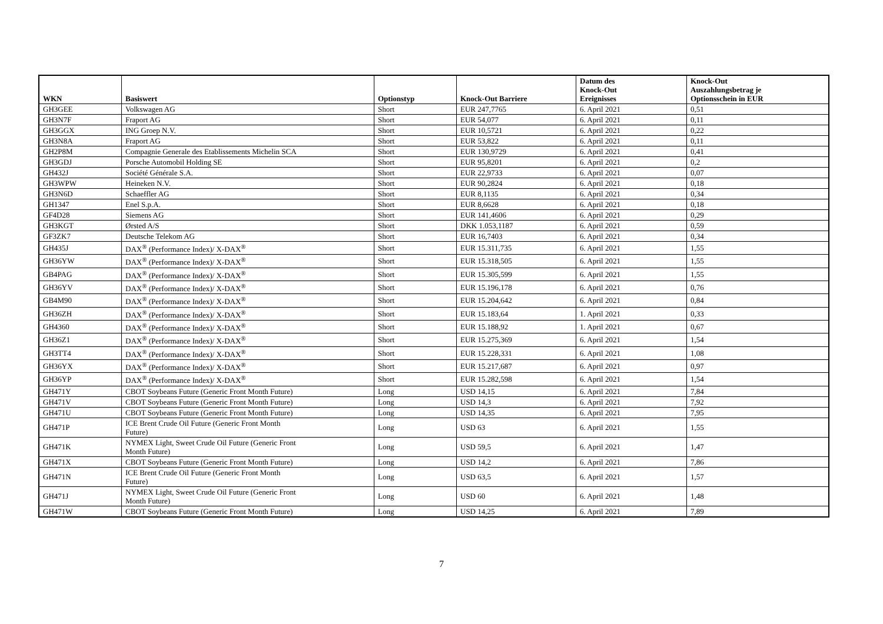| WKN | Basiswert | Optionstyp | Knock-Out Barriere | Datum des Knock-Out Ereignisses | Knock-Out Auszahlungsbetrag je Optionsschein in EUR |
| --- | --- | --- | --- | --- | --- |
| GH3GEE | Volkswagen AG | Short | EUR 247,7765 | 6. April 2021 | 0,51 |
| GH3N7F | Fraport AG | Short | EUR 54,077 | 6. April 2021 | 0,11 |
| GH3GGX | ING Groep N.V. | Short | EUR 10,5721 | 6. April 2021 | 0,22 |
| GH3N8A | Fraport AG | Short | EUR 53,822 | 6. April 2021 | 0,11 |
| GH2P8M | Compagnie Generale des Etablissements Michelin SCA | Short | EUR 130,9729 | 6. April 2021 | 0,41 |
| GH3GDJ | Porsche Automobil Holding SE | Short | EUR 95,8201 | 6. April 2021 | 0,2 |
| GH432J | Société Générale S.A. | Short | EUR 22,9733 | 6. April 2021 | 0,07 |
| GH3WPW | Heineken N.V. | Short | EUR 90,2824 | 6. April 2021 | 0,18 |
| GH3N6D | Schaeffler AG | Short | EUR 8,1135 | 6. April 2021 | 0,34 |
| GH1347 | Enel S.p.A. | Short | EUR 8,6628 | 6. April 2021 | 0,18 |
| GF4D28 | Siemens AG | Short | EUR 141,4606 | 6. April 2021 | 0,29 |
| GH3KGT | Ørsted A/S | Short | DKK 1.053,1187 | 6. April 2021 | 0,59 |
| GF3ZK7 | Deutsche Telekom AG | Short | EUR 16,7403 | 6. April 2021 | 0,34 |
| GH435J | DAX<sup>®</sup> (Performance Index)/ X-DAX<sup>®</sup> | Short | EUR 15.311,735 | 6. April 2021 | 1,55 |
| GH36YW | DAX<sup>®</sup> (Performance Index)/ X-DAX<sup>®</sup> | Short | EUR 15.318,505 | 6. April 2021 | 1,55 |
| GB4PAG | DAX<sup>®</sup> (Performance Index)/ X-DAX<sup>®</sup> | Short | EUR 15.305,599 | 6. April 2021 | 1,55 |
| GH36YV | DAX<sup>®</sup> (Performance Index)/ X-DAX<sup>®</sup> | Short | EUR 15.196,178 | 6. April 2021 | 0,76 |
| GB4M90 | DAX<sup>®</sup> (Performance Index)/ X-DAX<sup>®</sup> | Short | EUR 15.204,642 | 6. April 2021 | 0,84 |
| GH36ZH | DAX<sup>®</sup> (Performance Index)/ X-DAX<sup>®</sup> | Short | EUR 15.183,64 | 1. April 2021 | 0,33 |
| GH4360 | DAX<sup>®</sup> (Performance Index)/ X-DAX<sup>®</sup> | Short | EUR 15.188,92 | 1. April 2021 | 0,67 |
| GH36Z1 | DAX<sup>®</sup> (Performance Index)/ X-DAX<sup>®</sup> | Short | EUR 15.275,369 | 6. April 2021 | 1,54 |
| GH3TT4 | DAX<sup>®</sup> (Performance Index)/ X-DAX<sup>®</sup> | Short | EUR 15.228,331 | 6. April 2021 | 1,08 |
| GH36YX | DAX<sup>®</sup> (Performance Index)/ X-DAX<sup>®</sup> | Short | EUR 15.217,687 | 6. April 2021 | 0,97 |
| GH36YP | DAX<sup>®</sup> (Performance Index)/ X-DAX<sup>®</sup> | Short | EUR 15.282,598 | 6. April 2021 | 1,54 |
| GH471Y | CBOT Soybeans Future (Generic Front Month Future) | Long | USD 14,15 | 6. April 2021 | 7,84 |
| GH471V | CBOT Soybeans Future (Generic Front Month Future) | Long | USD 14,3 | 6. April 2021 | 7,92 |
| GH471U | CBOT Soybeans Future (Generic Front Month Future) | Long | USD 14,35 | 6. April 2021 | 7,95 |
| GH471P | ICE Brent Crude Oil Future (Generic Front Month Future) | Long | USD 63 | 6. April 2021 | 1,55 |
| GH471K | NYMEX Light, Sweet Crude Oil Future (Generic Front Month Future) | Long | USD 59,5 | 6. April 2021 | 1,47 |
| GH471X | CBOT Soybeans Future (Generic Front Month Future) | Long | USD 14,2 | 6. April 2021 | 7,86 |
| GH471N | ICE Brent Crude Oil Future (Generic Front Month Future) | Long | USD 63,5 | 6. April 2021 | 1,57 |
| GH471J | NYMEX Light, Sweet Crude Oil Future (Generic Front Month Future) | Long | USD 60 | 6. April 2021 | 1,48 |
| GH471W | CBOT Soybeans Future (Generic Front Month Future) | Long | USD 14,25 | 6. April 2021 | 7,89 |
7